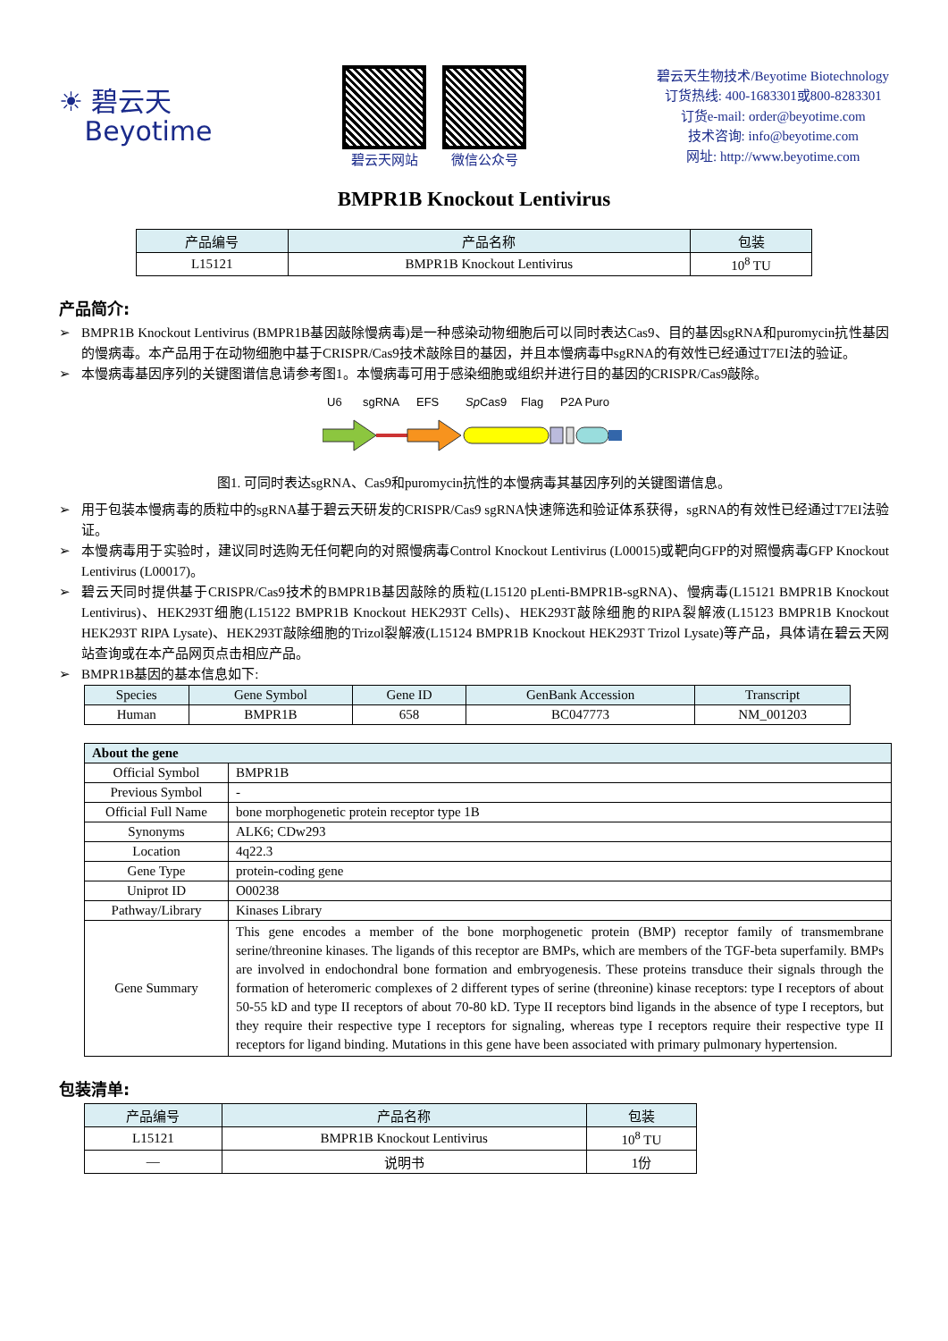☀ 碧云天
Beyotime
碧云天网站 微信公众号
碧云天生物技术/Beyotime Biotechnology
订货热线: 400-1683301或800-8283301
订货e-mail: order@beyotime.com
技术咨询: info@beyotime.com
网址: http://www.beyotime.com
BMPR1B Knockout Lentivirus
| 产品编号 | 产品名称 | 包装 |
| --- | --- | --- |
| L15121 | BMPR1B Knockout Lentivirus | 10<sup>8</sup> TU |
产品简介:
➢ BMPR1B Knockout Lentivirus (BMPR1B基因敲除慢病毒)是一种感染动物细胞后可以同时表达Cas9、目的基因sgRNA和puromycin抗性基因的慢病毒。本产品用于在动物细胞中基于CRISPR/Cas9技术敲除目的基因，并且本慢病毒中sgRNA的有效性已经通过T7EI法的验证。
➢ 本慢病毒基因序列的关键图谱信息请参考图1。本慢病毒可用于感染细胞或组织并进行目的基因的CRISPR/Cas9敲除。
U6
sgRNA
EFS
SpCas9
Flag
P2A Puro
图1. 可同时表达sgRNA、Cas9和puromycin抗性的本慢病毒其基因序列的关键图谱信息。
➢ 用于包装本慢病毒的质粒中的sgRNA基于碧云天研发的CRISPR/Cas9 sgRNA快速筛选和验证体系获得，sgRNA的有效性已经通过T7EI法验证。
➢ 本慢病毒用于实验时，建议同时选购无任何靶向的对照慢病毒Control Knockout Lentivirus (L00015)或靶向GFP的对照慢病毒GFP Knockout Lentivirus (L00017)。
➢ 碧云天同时提供基于CRISPR/Cas9技术的BMPR1B基因敲除的质粒(L15120 pLenti-BMPR1B-sgRNA)、慢病毒(L15121 BMPR1B Knockout Lentivirus)、HEK293T细胞(L15122 BMPR1B Knockout HEK293T Cells)、HEK293T敲除细胞的RIPA裂解液(L15123 BMPR1B Knockout HEK293T RIPA Lysate)、HEK293T敲除细胞的Trizol裂解液(L15124 BMPR1B Knockout HEK293T Trizol Lysate)等产品，具体请在碧云天网站查询或在本产品网页点击相应产品。
➢ BMPR1B基因的基本信息如下:
| Species | Gene Symbol | Gene ID | GenBank Accession | Transcript |
| --- | --- | --- | --- | --- |
| Human | BMPR1B | 658 | BC047773 | NM_001203 |
| About the gene | |
| --- | --- |
| Official Symbol | BMPR1B |
| Previous Symbol | - |
| Official Full Name | bone morphogenetic protein receptor type 1B |
| Synonyms | ALK6; CDw293 |
| Location | 4q22.3 |
| Gene Type | protein-coding gene |
| Uniprot ID | O00238 |
| Pathway/Library | Kinases Library |
| Gene Summary | This gene encodes a member of the bone morphogenetic protein (BMP) receptor family of transmembrane serine/threonine kinases. The ligands of this receptor are BMPs, which are members of the TGF-beta superfamily. BMPs are involved in endochondral bone formation and embryogenesis. These proteins transduce their signals through the formation of heteromeric complexes of 2 different types of serine (threonine) kinase receptors: type I receptors of about 50-55 kD and type II receptors of about 70-80 kD. Type II receptors bind ligands in the absence of type I receptors, but they require their respective type I receptors for signaling, whereas type I receptors require their respective type II receptors for ligand binding. Mutations in this gene have been associated with primary pulmonary hypertension. |
包装清单:
| 产品编号 | 产品名称 | 包装 |
| --- | --- | --- |
| L15121 | BMPR1B Knockout Lentivirus | 10<sup>8</sup> TU |
| — | 说明书 | 1份 |